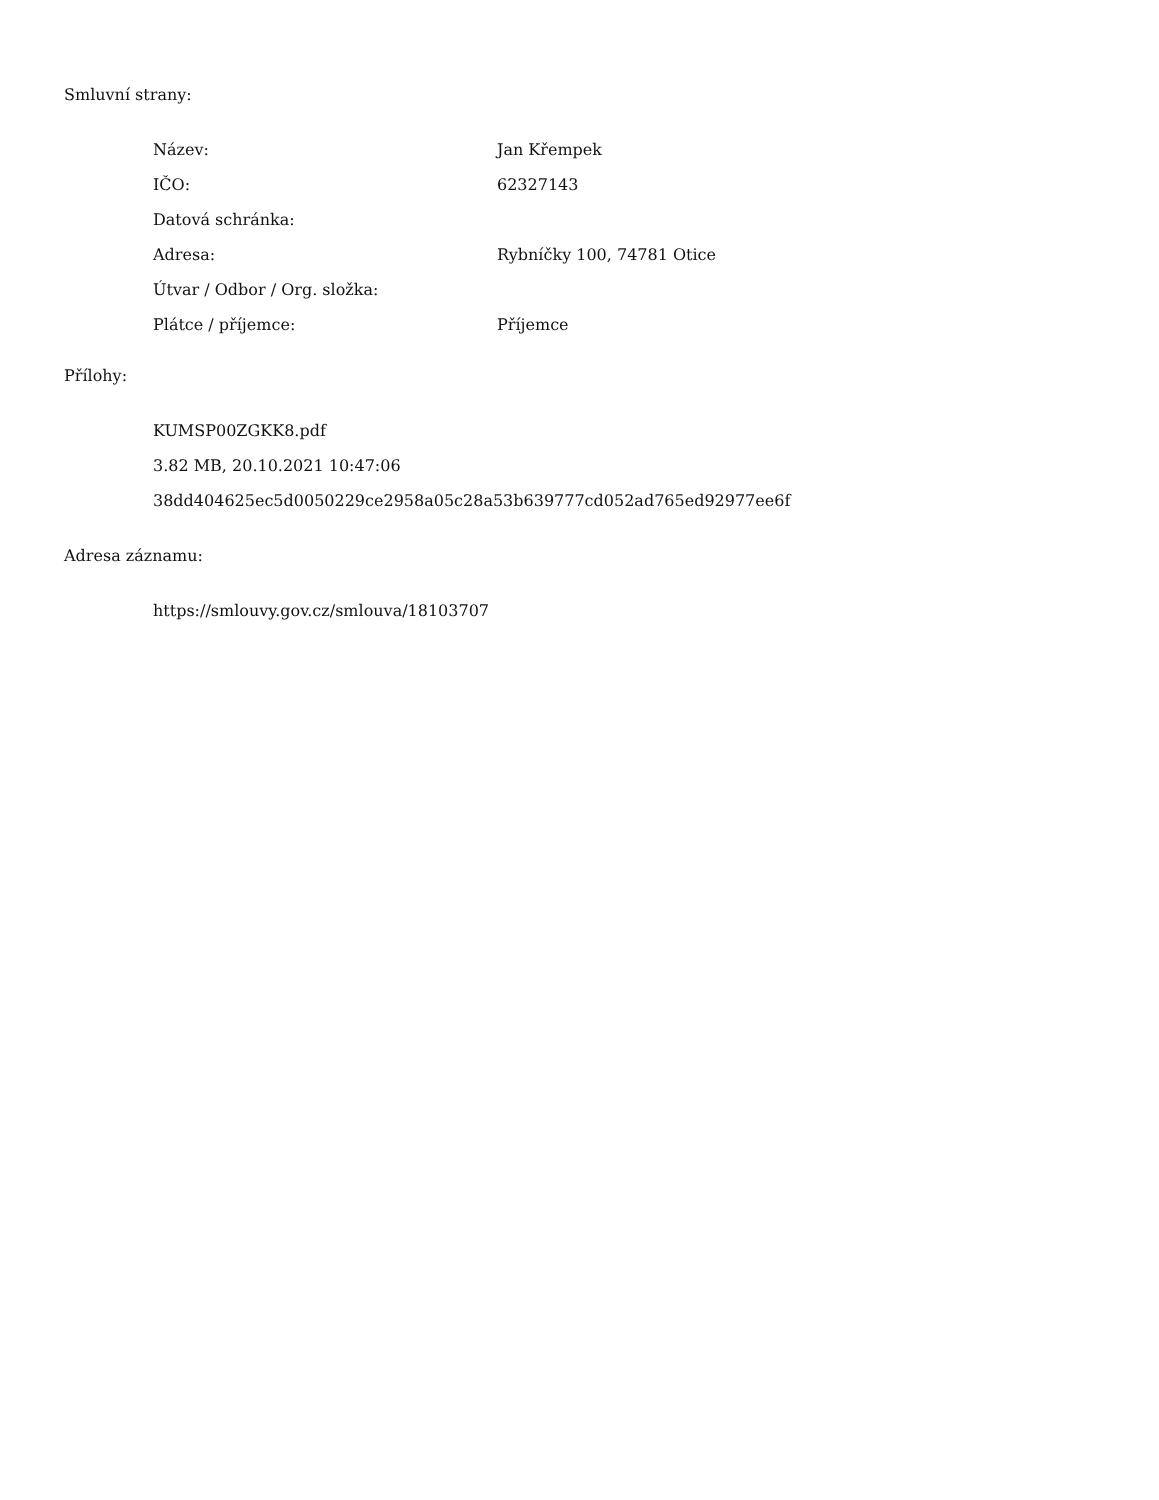Smluvní strany:
| Název: | Jan Křempek |
| IČO: | 62327143 |
| Datová schránka: | |
| Adresa: | Rybníčky 100, 74781 Otice |
| Útvar / Odbor / Org. složka: | |
| Plátce / příjemce: | Příjemce |
Přílohy:
KUMSP00ZGKK8.pdf
3.82 MB, 20.10.2021 10:47:06
38dd404625ec5d0050229ce2958a05c28a53b639777cd052ad765ed92977ee6f
Adresa záznamu:
https://smlouvy.gov.cz/smlouva/18103707